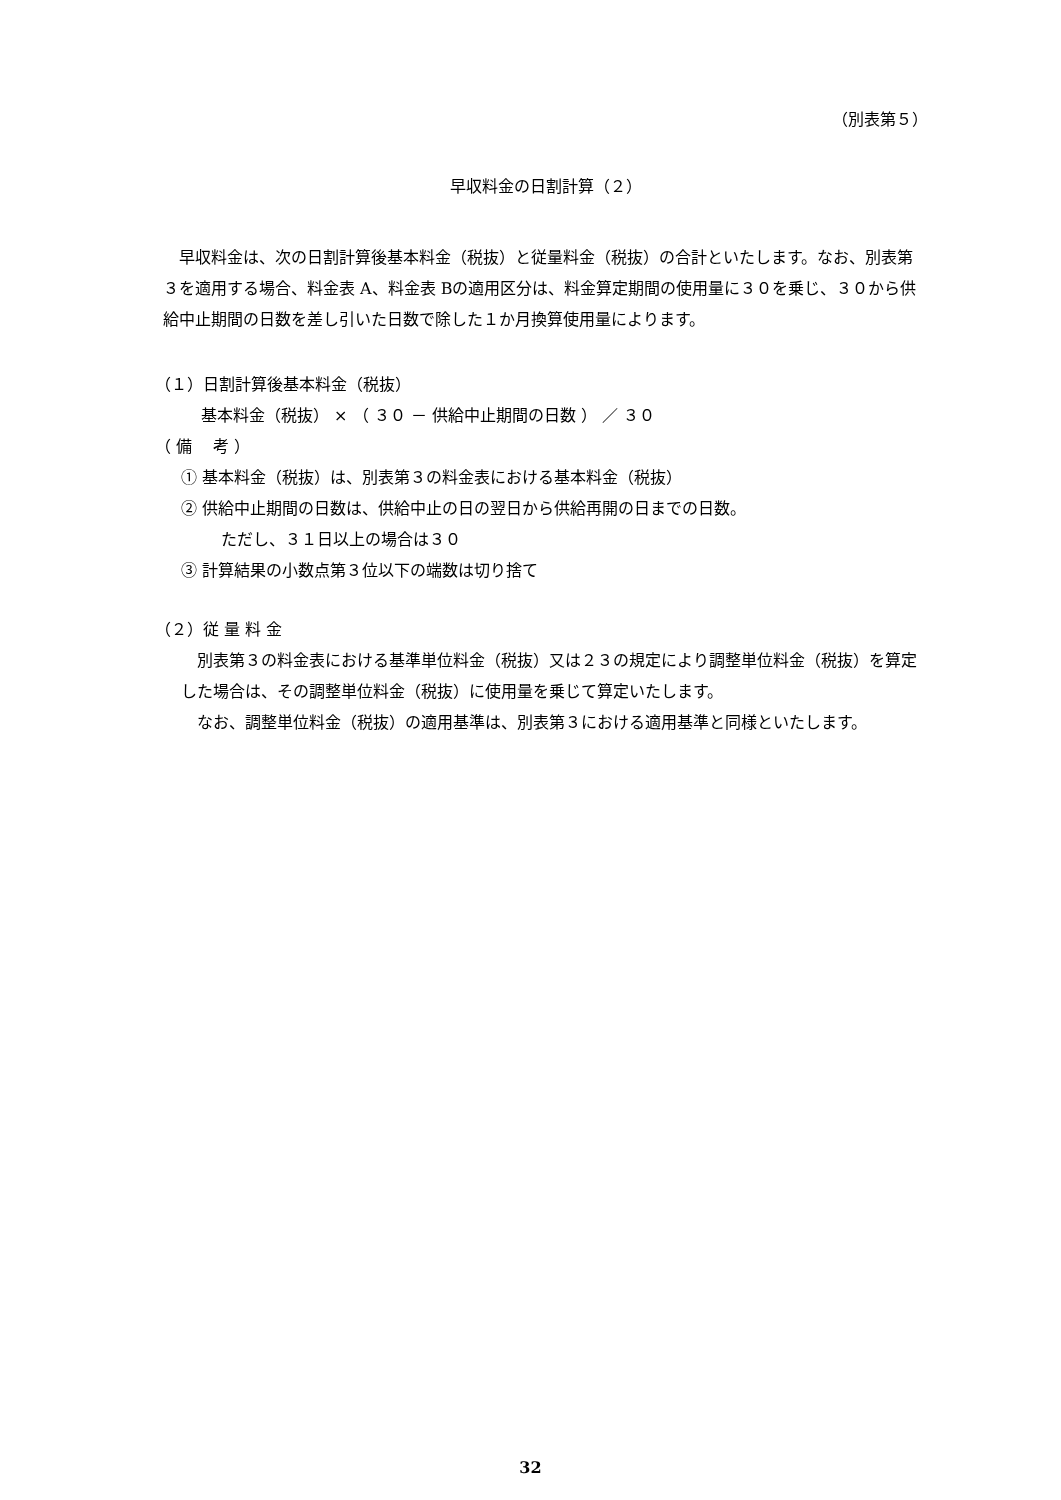（別表第５）
早収料金の日割計算（２）
早収料金は、次の日割計算後基本料金（税抜）と従量料金（税抜）の合計といたします。なお、別表第３を適用する場合、料金表 A、料金表 Bの適用区分は、料金算定期間の使用量に３０を乗じ、３０から供給中止期間の日数を差し引いた日数で除した１か月換算使用量によります。
（１）日割計算後基本料金（税抜）
基本料金（税抜） × （ ３０ － 供給中止期間の日数 ） ／ ３０
（ 備　 考 ）
① 基本料金（税抜）は、別表第３の料金表における基本料金（税抜）
② 供給中止期間の日数は、供給中止の日の翌日から供給再開の日までの日数。
ただし、３１日以上の場合は３０
③ 計算結果の小数点第３位以下の端数は切り捨て
（２）従 量 料 金
別表第３の料金表における基準単位料金（税抜）又は２３の規定により調整単位料金（税抜）を算定した場合は、その調整単位料金（税抜）に使用量を乗じて算定いたします。
なお、調整単位料金（税抜）の適用基準は、別表第３における適用基準と同様といたします。
32